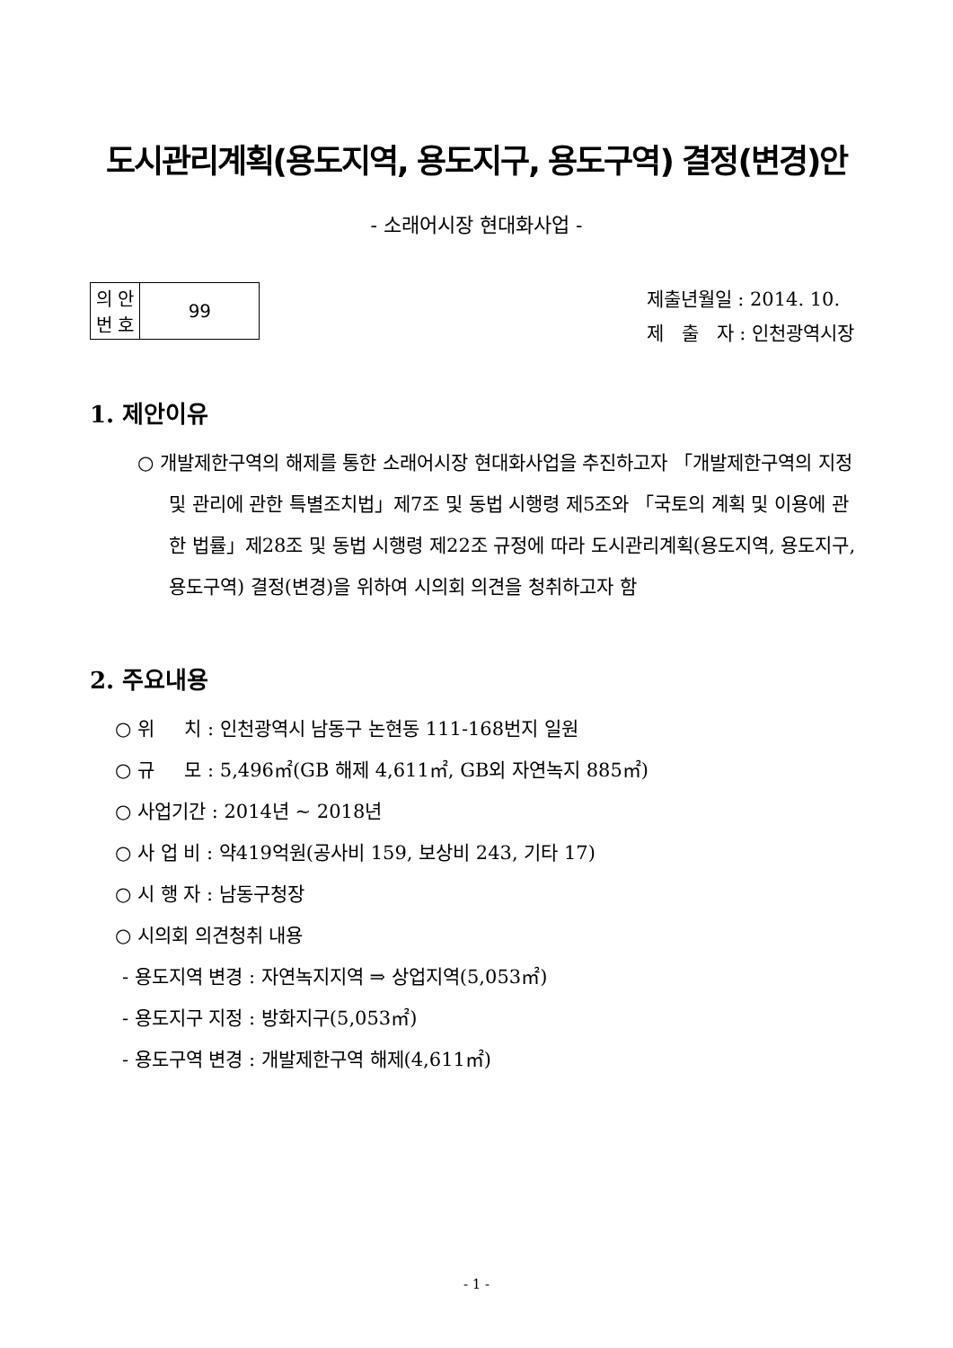도시관리계획(용도지역, 용도지구, 용도구역) 결정(변경)안
- 소래어시장 현대화사업 -
| 의 안 번 호 | 99 |
제출년월일 : 2014. 10.
제 출 자 : 인천광역시장
1. 제안이유
○ 개발제한구역의 해제를 통한 소래어시장 현대화사업을 추진하고자 「개발제한구역의 지정 및 관리에 관한 특별조치법」제7조 및 동법 시행령 제5조와 「국토의 계획 및 이용에 관한 법률」제28조 및 동법 시행령 제22조 규정에 따라 도시관리계획(용도지역, 용도지구, 용도구역) 결정(변경)을 위하여 시의회 의견을 청취하고자 함
2. 주요내용
○ 위 치 : 인천광역시 남동구 논현동 111-168번지 일원
○ 규 모 : 5,496㎡(GB 해제 4,611㎡, GB외 자연녹지 885㎡)
○ 사업기간 : 2014년 ~ 2018년
○ 사 업 비 : 약419억원(공사비 159, 보상비 243, 기타 17)
○ 시 행 자 : 남동구청장
○ 시의회 의견청취 내용
- 용도지역 변경 : 자연녹지지역 ⇒ 상업지역(5,053㎡)
- 용도지구 지정 : 방화지구(5,053㎡)
- 용도구역 변경 : 개발제한구역 해제(4,611㎡)
- 1 -